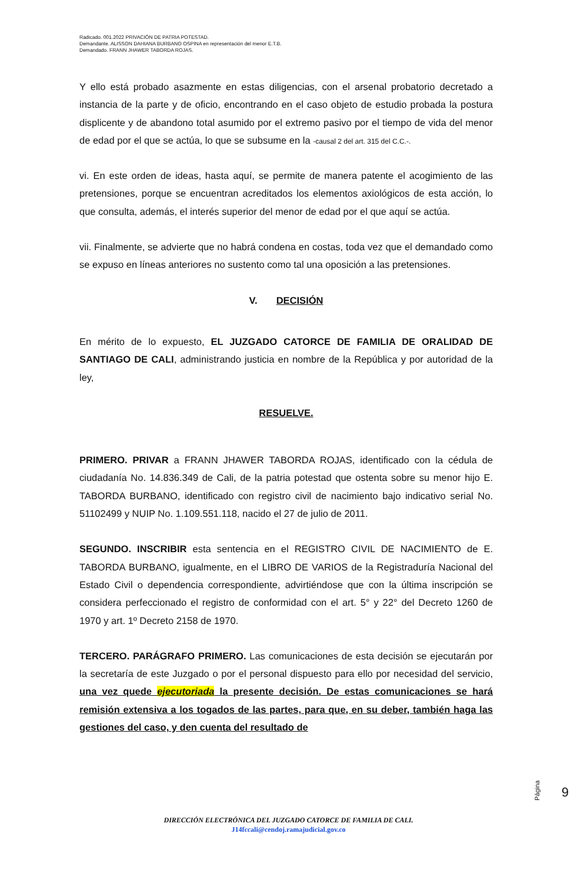Radicado. 001.2022 PRIVACIÓN DE PATRIA POTESTAD.
Demandante. ALISSON DAHIANA BURBANO OSPINA en representación del menor E.T.B.
Demandado. FRANN JHAWER TABORDA ROJAS.
Y ello está probado asazmente en estas diligencias, con el arsenal probatorio decretado a instancia de la parte y de oficio, encontrando en el caso objeto de estudio probada la postura displicente y de abandono total asumido por el extremo pasivo por el tiempo de vida del menor de edad por el que se actúa, lo que se subsume en la -causal 2 del art. 315 del C.C.-.
vi. En este orden de ideas, hasta aquí, se permite de manera patente el acogimiento de las pretensiones, porque se encuentran acreditados los elementos axiológicos de esta acción, lo que consulta, además, el interés superior del menor de edad por el que aquí se actúa.
vii. Finalmente, se advierte que no habrá condena en costas, toda vez que el demandado como se expuso en líneas anteriores no sustento como tal una oposición a las pretensiones.
V. DECISIÓN
En mérito de lo expuesto, EL JUZGADO CATORCE DE FAMILIA DE ORALIDAD DE SANTIAGO DE CALI, administrando justicia en nombre de la República y por autoridad de la ley,
RESUELVE.
PRIMERO. PRIVAR a FRANN JHAWER TABORDA ROJAS, identificado con la cédula de ciudadanía No. 14.836.349 de Cali, de la patria potestad que ostenta sobre su menor hijo E. TABORDA BURBANO, identificado con registro civil de nacimiento bajo indicativo serial No. 51102499 y NUIP No. 1.109.551.118, nacido el 27 de julio de 2011.
SEGUNDO. INSCRIBIR esta sentencia en el REGISTRO CIVIL DE NACIMIENTO de E. TABORDA BURBANO, igualmente, en el LIBRO DE VARIOS de la Registraduría Nacional del Estado Civil o dependencia correspondiente, advirtiéndose que con la última inscripción se considera perfeccionado el registro de conformidad con el art. 5° y 22° del Decreto 1260 de 1970 y art. 1º Decreto 2158 de 1970.
TERCERO. PARÁGRAFO PRIMERO. Las comunicaciones de esta decisión se ejecutarán por la secretaría de este Juzgado o por el personal dispuesto para ello por necesidad del servicio, una vez quede ejecutoriada la presente decisión. De estas comunicaciones se hará remisión extensiva a los togados de las partes, para que, en su deber, también haga las gestiones del caso, y den cuenta del resultado de
Página
6
DIRECCIÓN ELECTRÓNICA DEL JUZGADO CATORCE DE FAMILIA DE CALI.
J14fccali@cendoj.ramajudicial.gov.co